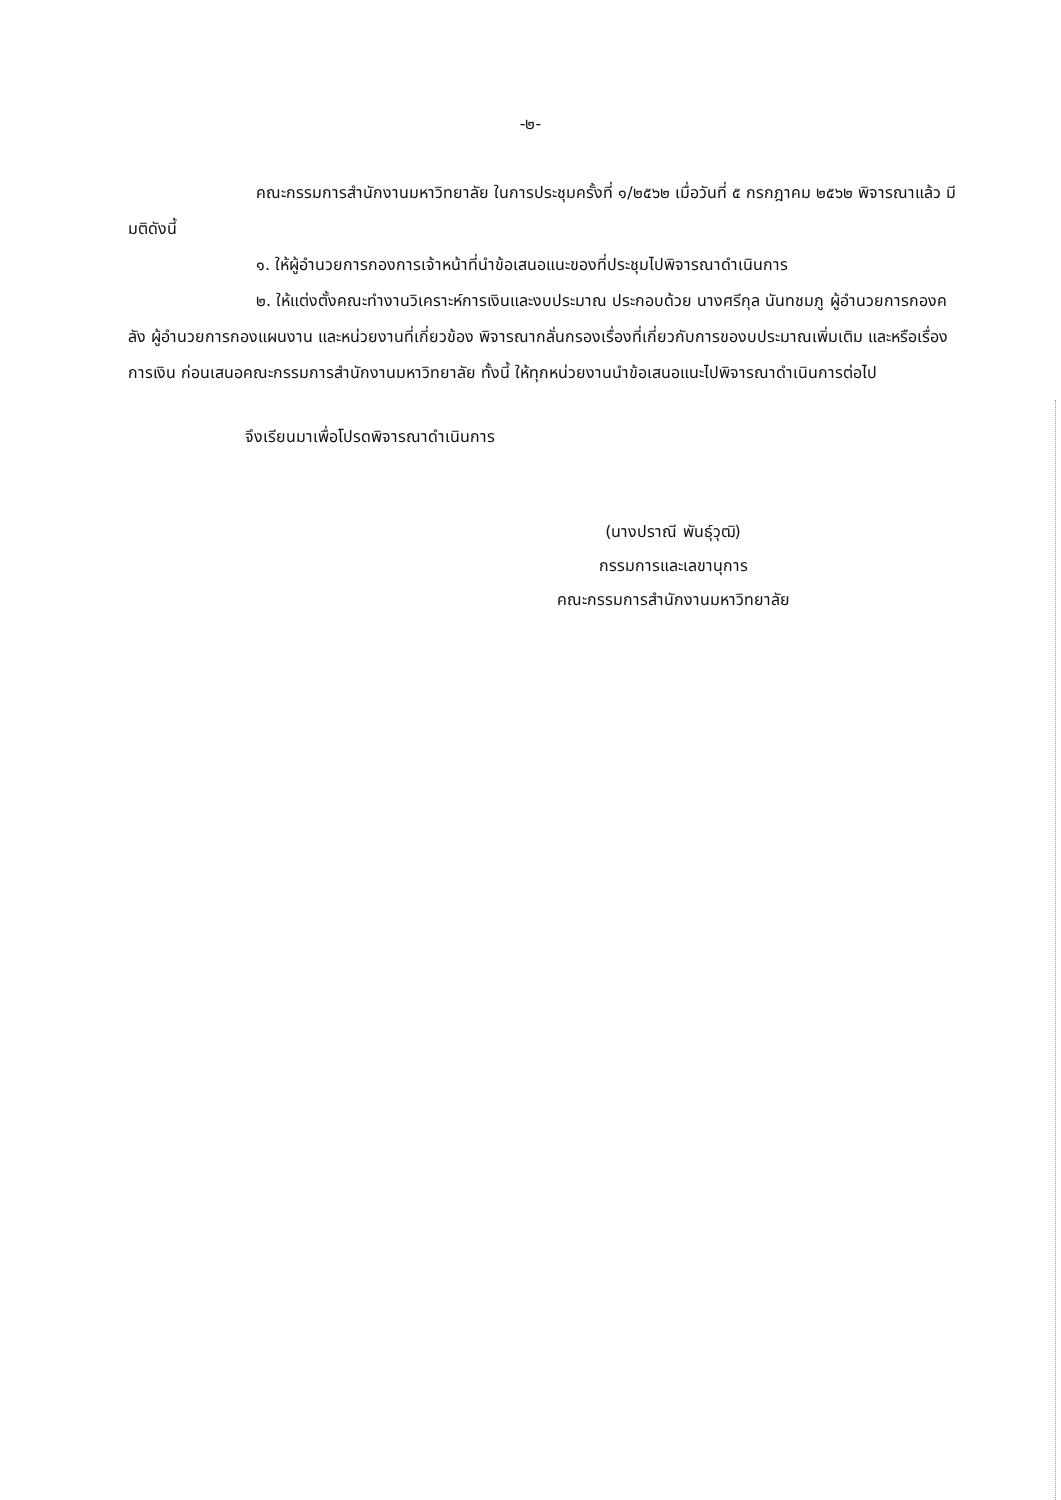-๒-
คณะกรรมการสำนักงานมหาวิทยาลัย ในการประชุมครั้งที่ ๑/๒๕๖๒ เมื่อวันที่ ๕ กรกฎาคม ๒๕๖๒ พิจารณาแล้ว มีมติดังนี้
๑. ให้ผู้อำนวยการกองการเจ้าหน้าที่นำข้อเสนอแนะของที่ประชุมไปพิจารณาดำเนินการ
๒. ให้แต่งตั้งคณะทำงานวิเคราะห์การเงินและงบประมาณ ประกอบด้วย นางศรีกุล นันทชมภู ผู้อำนวยการกองคลัง ผู้อำนวยการกองแผนงาน และหน่วยงานที่เกี่ยวข้อง พิจารณากลั่นกรองเรื่องที่เกี่ยวกับการของบประมาณเพิ่มเติม และหรือเรื่องการเงิน ก่อนเสนอคณะกรรมการสำนักงานมหาวิทยาลัย ทั้งนี้ ให้ทุกหน่วยงานนำข้อเสนอแนะไปพิจารณาดำเนินการต่อไป
จึงเรียนมาเพื่อโปรดพิจารณาดำเนินการ
(นางปราณี พันธุ์วุฒิ)
กรรมการและเลขานุการ
คณะกรรมการสำนักงานมหาวิทยาลัย